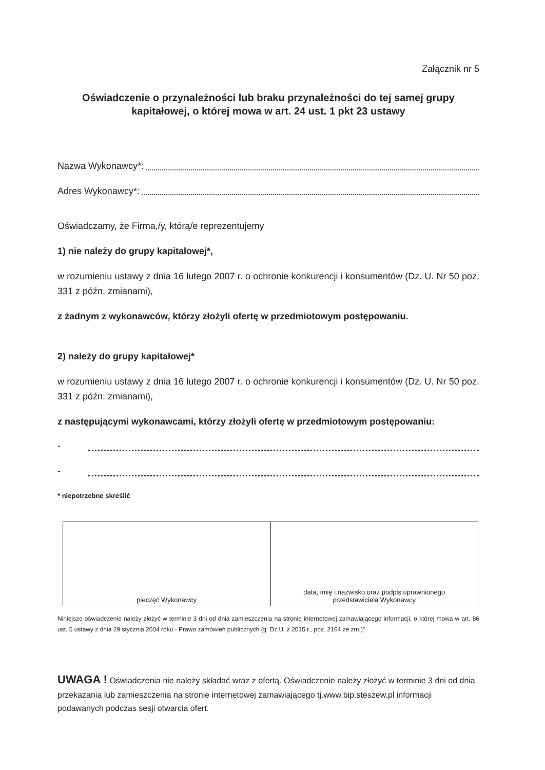Załącznik nr 5
Oświadczenie o przynależności lub braku przynależności do tej samej grupy kapitałowej, o której mowa w art. 24 ust. 1 pkt 23 ustawy
Nazwa Wykonawcy*:
Adres Wykonawcy*:
Oświadczamy, że Firma,/y, którą/e reprezentujemy
1) nie należy do grupy kapitałowej*,
w rozumieniu ustawy z dnia 16 lutego 2007 r. o ochronie konkurencji i konsumentów (Dz. U. Nr 50 poz. 331 z późn. zmianami),
z żadnym z wykonawców, którzy złożyli ofertę w przedmiotowym postępowaniu.
2) należy do grupy kapitałowej*
w rozumieniu ustawy z dnia 16 lutego 2007 r. o ochronie konkurencji i konsumentów (Dz. U. Nr 50 poz. 331 z późn. zmianami),
z następującymi wykonawcami, którzy złożyli ofertę w przedmiotowym postępowaniu:
-
-
* niepotrzebne skreślić
| pieczęć Wykonawcy | data, imię i nazwisko oraz podpis uprawnionego przedstawiciela Wykonawcy |
Niniejsze oświadczenie należy złożyć w terminie 3 dni od dnia zamieszczenia na stronie internetowej zamawiającego informacji, o której mowa w art. 86 ust. 5 ustawy z dnia 29 stycznia 2004 roku - Prawo zamówień publicznych (tj. Dz.U. z 2015 r., poz. 2164 ze zm.)”
UWAGA ! Oświadczenia nie należy składać wraz z ofertą. Oświadczenie należy złożyć w terminie 3 dni od dnia przekazania lub zamieszczenia na stronie internetowej zamawiającego tj.www.bip.steszew.pl informacji podawanych podczas sesji otwarcia ofert.